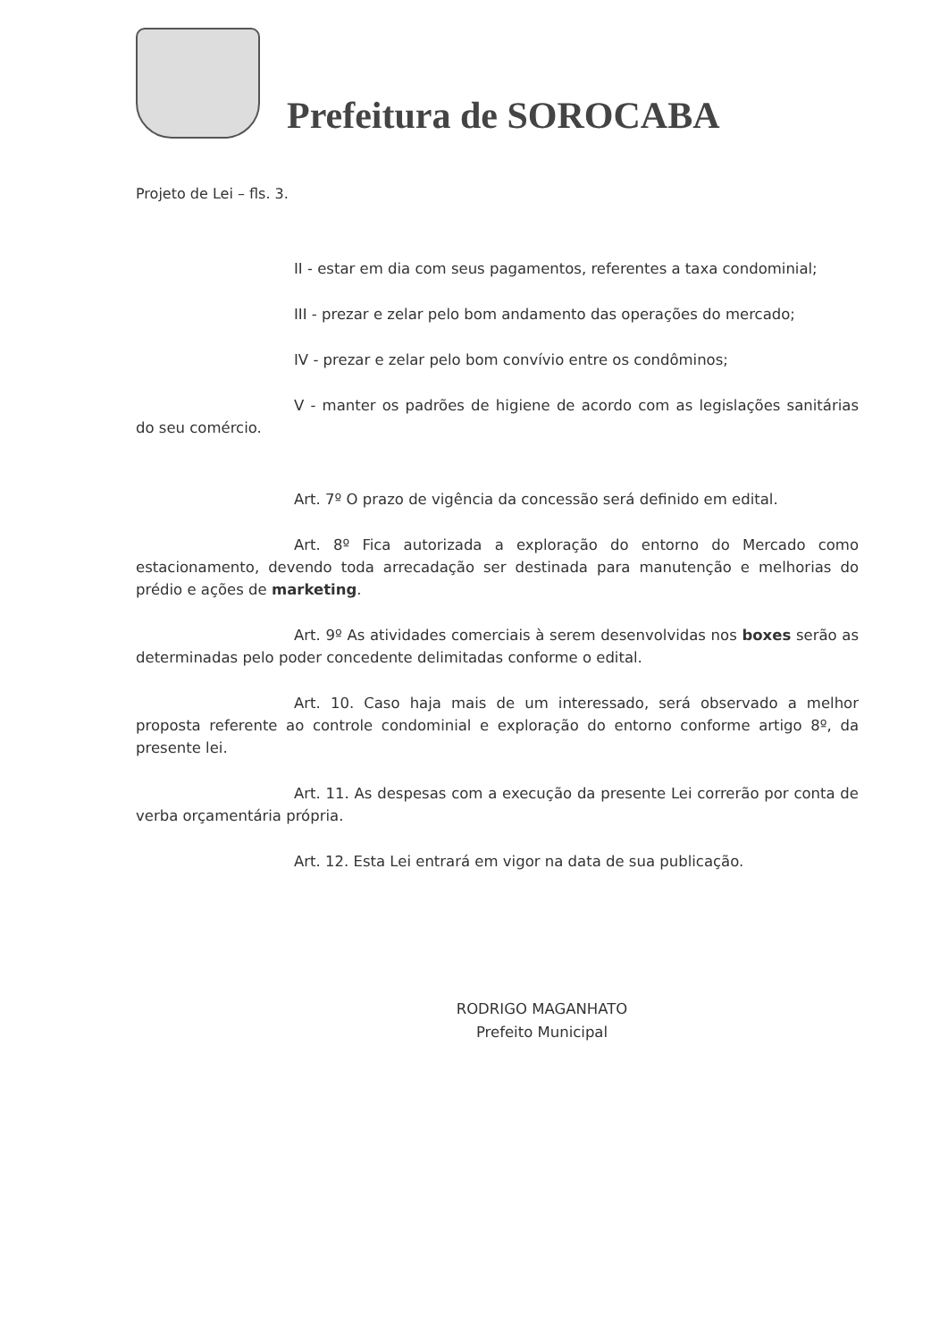Prefeitura de SOROCABA
Projeto de Lei – fls. 3.
II - estar em dia com seus pagamentos, referentes a taxa condominial;
III - prezar e zelar pelo bom andamento das operações do mercado;
IV - prezar e zelar pelo bom convívio entre os condôminos;
V - manter os padrões de higiene de acordo com as legislações sanitárias do seu comércio.
Art. 7º O prazo de vigência da concessão será definido em edital.
Art. 8º Fica autorizada a exploração do entorno do Mercado como estacionamento, devendo toda arrecadação ser destinada para manutenção e melhorias do prédio e ações de marketing.
Art. 9º As atividades comerciais à serem desenvolvidas nos boxes serão as determinadas pelo poder concedente delimitadas conforme o edital.
Art. 10. Caso haja mais de um interessado, será observado a melhor proposta referente ao controle condominial e exploração do entorno conforme artigo 8º, da presente lei.
Art. 11. As despesas com a execução da presente Lei correrão por conta de verba orçamentária própria.
Art. 12. Esta Lei entrará em vigor na data de sua publicação.
RODRIGO MAGANHATO
Prefeito Municipal